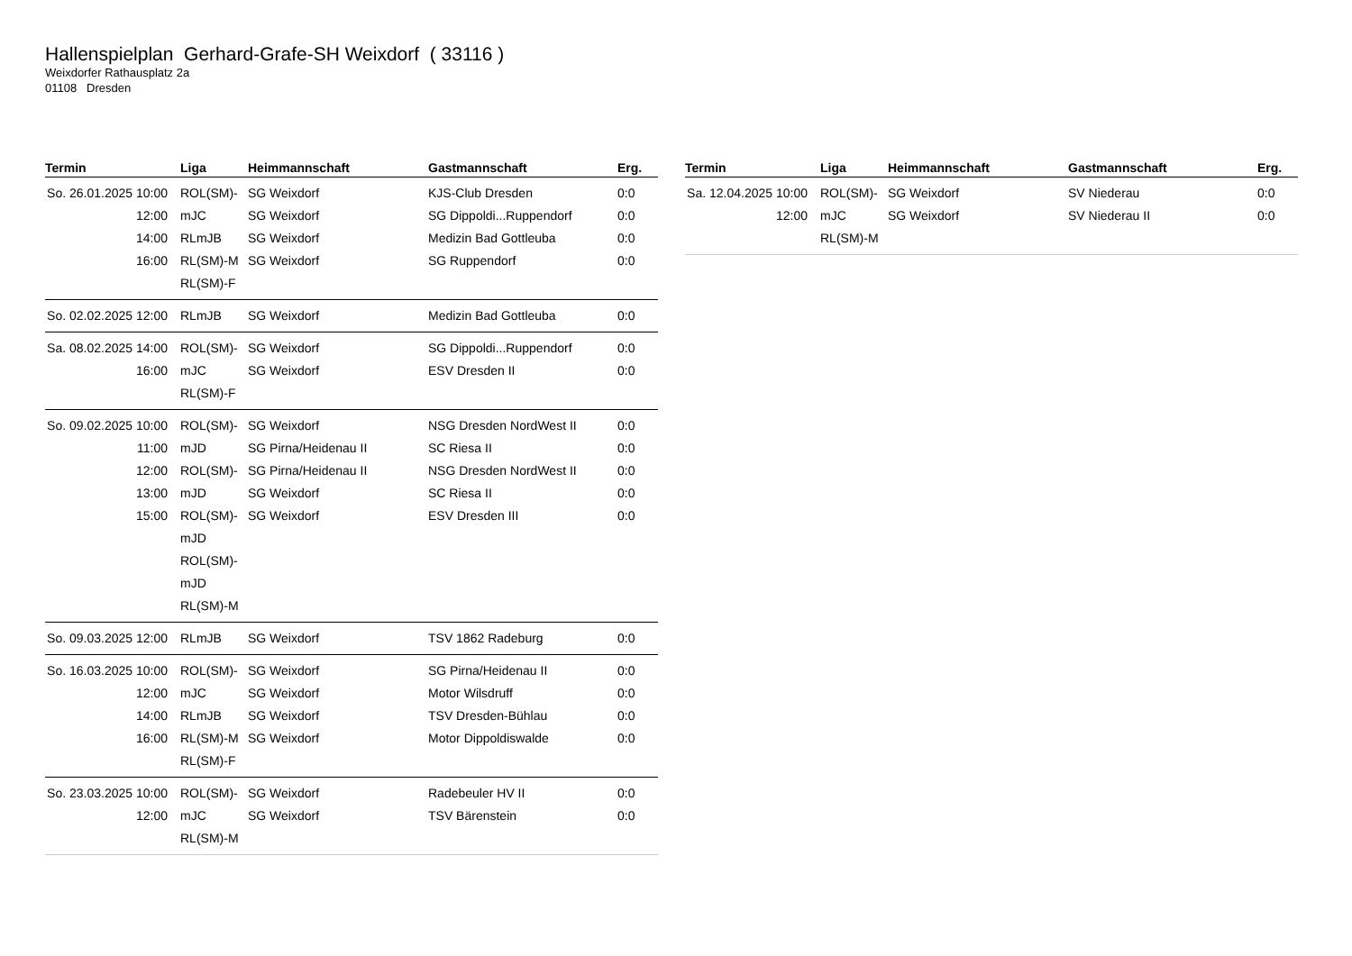Hallenspielplan Gerhard-Grafe-SH Weixdorf ( 33116 )
Weixdorfer Rathausplatz 2a
01108 Dresden
| Termin | Liga | Heimmannschaft | Gastmannschaft | Erg. |
| --- | --- | --- | --- | --- |
| So. 26.01.2025 10:00 12:00 14:00 16:00 | ROL(SM)-mJC RLmJB RL(SM)-M RL(SM)-F | SG Weixdorf SG Weixdorf SG Weixdorf SG Weixdorf | KJS-Club Dresden SG Dippoldi...Ruppendorf Medizin Bad Gottleuba SG Ruppendorf | 0:0 0:0 0:0 0:0 |
| So. 02.02.2025 12:00 | RLmJB | SG Weixdorf | Medizin Bad Gottleuba | 0:0 |
| Sa. 08.02.2025 14:00 16:00 | ROL(SM)-mJC RL(SM)-F | SG Weixdorf SG Weixdorf | SG Dippoldi...Ruppendorf ESV Dresden II | 0:0 0:0 |
| So. 09.02.2025 10:00 11:00 12:00 13:00 15:00 | ROL(SM)-mJD ROL(SM)-mJD ROL(SM)-mJD ROL(SM)-mJD RL(SM)-M | SG Weixdorf SG Pirna/Heidenau II SG Pirna/Heidenau II SG Weixdorf SG Weixdorf | NSG Dresden NordWest II SC Riesa II NSG Dresden NordWest II SC Riesa II ESV Dresden III | 0:0 0:0 0:0 0:0 0:0 |
| So. 09.03.2025 12:00 | RLmJB | SG Weixdorf | TSV 1862 Radeburg | 0:0 |
| So. 16.03.2025 10:00 12:00 14:00 16:00 | ROL(SM)-mJC RLmJB RL(SM)-M RL(SM)-F | SG Weixdorf SG Weixdorf SG Weixdorf SG Weixdorf | SG Pirna/Heidenau II Motor Wilsdruff TSV Dresden-Bühlau Motor Dippoldiswalde | 0:0 0:0 0:0 0:0 |
| So. 23.03.2025 10:00 12:00 | ROL(SM)-mJC RL(SM)-M | SG Weixdorf SG Weixdorf | Radebeuler HV II TSV Bärenstein | 0:0 0:0 |
| Termin | Liga | Heimmannschaft | Gastmannschaft | Erg. |
| --- | --- | --- | --- | --- |
| Sa. 12.04.2025 10:00 12:00 | ROL(SM)-mJC RL(SM)-M | SG Weixdorf SG Weixdorf | SV Niederau SV Niederau II | 0:0 0:0 |